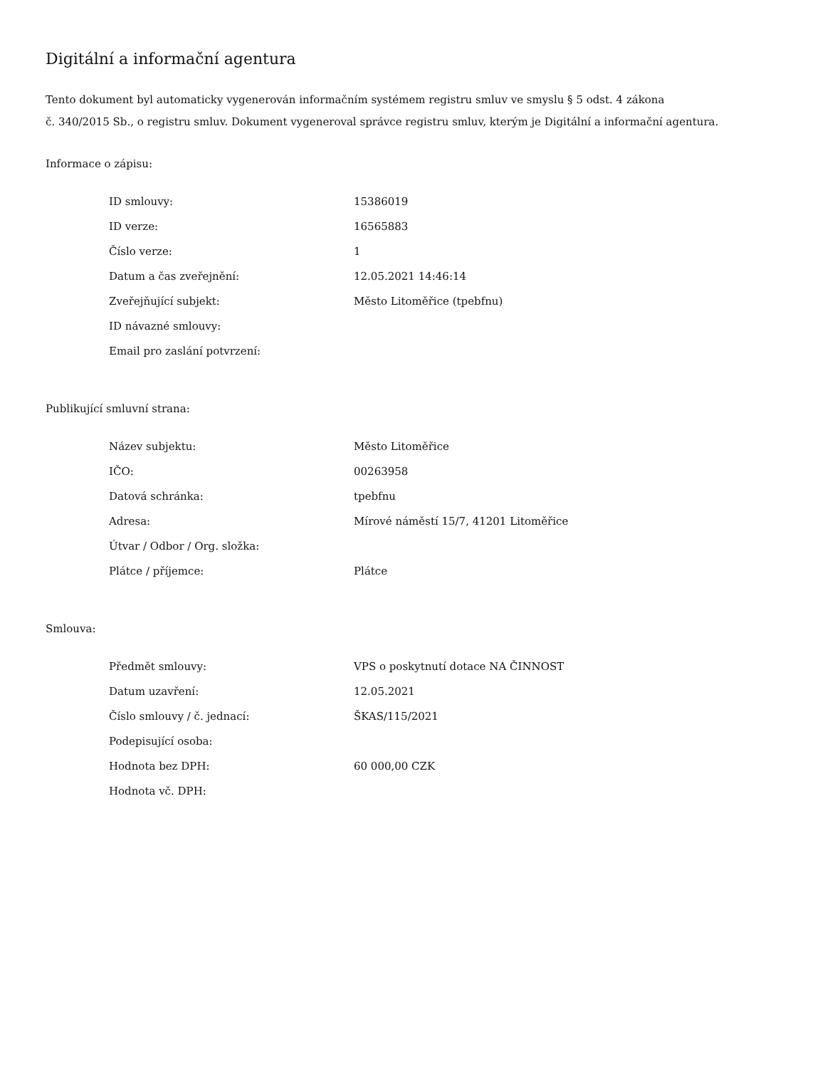Digitální a informační agentura
Tento dokument byl automaticky vygenerován informačním systémem registru smluv ve smyslu § 5 odst. 4 zákona
č. 340/2015 Sb., o registru smluv. Dokument vygeneroval správce registru smluv, kterým je Digitální a informační agentura.
Informace o zápisu:
| ID smlouvy: | 15386019 |
| ID verze: | 16565883 |
| Číslo verze: | 1 |
| Datum a čas zveřejnění: | 12.05.2021 14:46:14 |
| Zveřejňující subjekt: | Město Litoměřice (tpebfnu) |
| ID návazné smlouvy: | |
| Email pro zaslání potvrzení: | |
Publikující smluvní strana:
| Název subjektu: | Město Litoměřice |
| IČO: | 00263958 |
| Datová schránka: | tpebfnu |
| Adresa: | Mírové náměstí 15/7, 41201 Litoměřice |
| Útvar / Odbor / Org. složka: | |
| Plátce / příjemce: | Plátce |
Smlouva:
| Předmět smlouvy: | VPS o poskytnutí dotace NA ČINNOST |
| Datum uzavření: | 12.05.2021 |
| Číslo smlouvy / č. jednací: | ŠKAS/115/2021 |
| Podepisující osoba: | |
| Hodnota bez DPH: | 60 000,00 CZK |
| Hodnota vč. DPH: | |